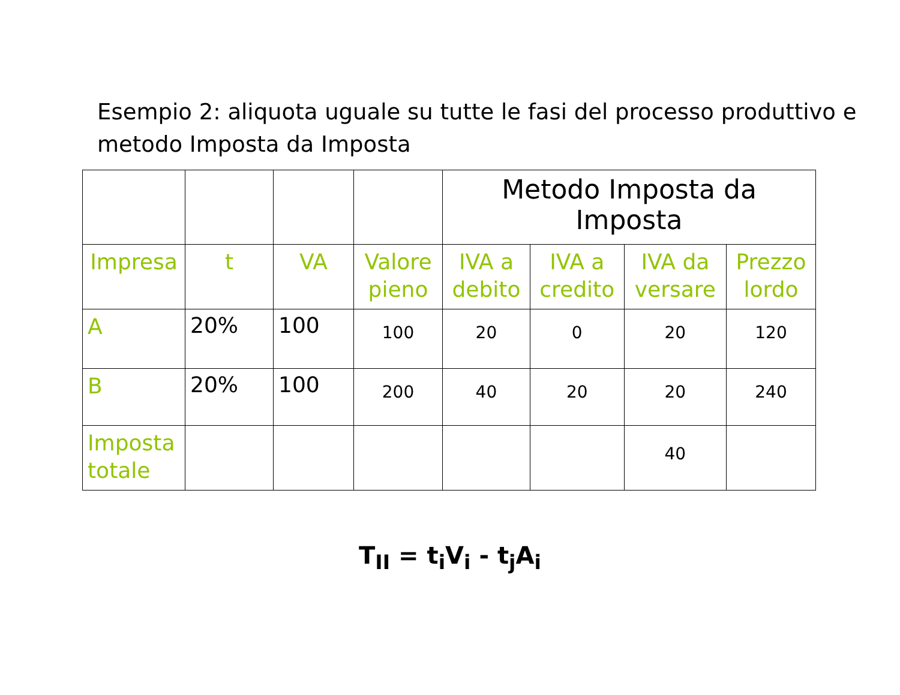Esempio 2: aliquota uguale su tutte le fasi del processo produttivo e metodo Imposta da Imposta
| | | | | Metodo Imposta da Imposta | | | |
| Impresa | t | VA | Valore pieno | IVA a debito | IVA a credito | IVA da versare | Prezzo lordo |
| A | 20% | 100 | 100 | 20 | 0 | 20 | 120 |
| B | 20% | 100 | 200 | 40 | 20 | 20 | 240 |
| Imposta totale | | | | | | 40 | |
T<sub>II</sub> = t<sub>i</sub>V<sub>i</sub> - t<sub>j</sub>A<sub>i</sub>